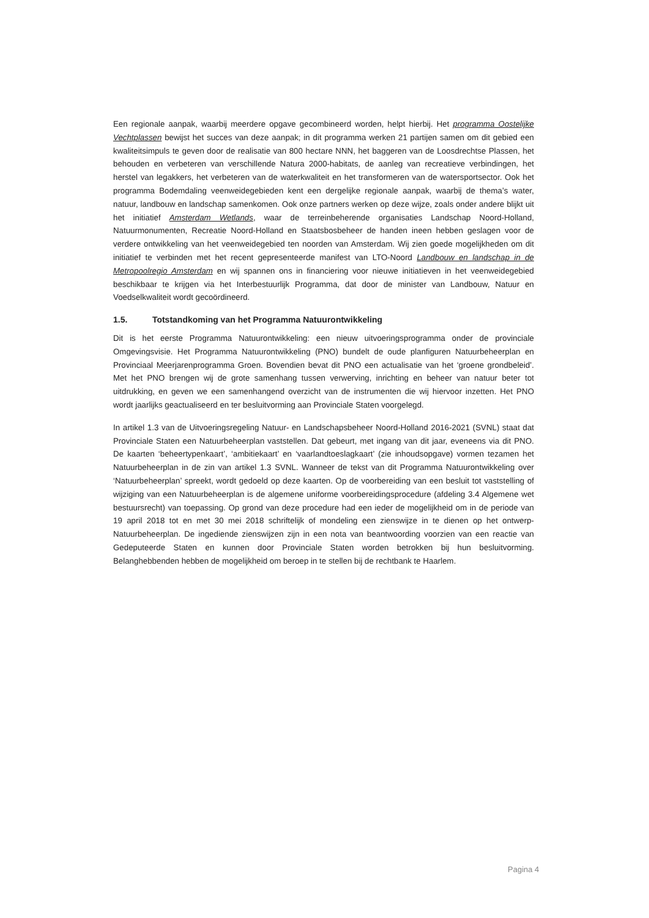Een regionale aanpak, waarbij meerdere opgave gecombineerd worden, helpt hierbij. Het programma Oostelijke Vechtplassen bewijst het succes van deze aanpak; in dit programma werken 21 partijen samen om dit gebied een kwaliteitsimpuls te geven door de realisatie van 800 hectare NNN, het baggeren van de Loosdrechtse Plassen, het behouden en verbeteren van verschillende Natura 2000-habitats, de aanleg van recreatieve verbindingen, het herstel van legakkers, het verbeteren van de waterkwaliteit en het transformeren van de watersportsector. Ook het programma Bodemdaling veenweidegebieden kent een dergelijke regionale aanpak, waarbij de thema’s water, natuur, landbouw en landschap samenkomen. Ook onze partners werken op deze wijze, zoals onder andere blijkt uit het initiatief Amsterdam Wetlands, waar de terreinbeherende organisaties Landschap Noord-Holland, Natuurmonumenten, Recreatie Noord-Holland en Staatsbosbeheer de handen ineen hebben geslagen voor de verdere ontwikkeling van het veenweidegebied ten noorden van Amsterdam. Wij zien goede mogelijkheden om dit initiatief te verbinden met het recent gepresenteerde manifest van LTO-Noord Landbouw en landschap in de Metropoolregio Amsterdam en wij spannen ons in financiering voor nieuwe initiatieven in het veenweidegebied beschikbaar te krijgen via het Interbestuurlijk Programma, dat door de minister van Landbouw, Natuur en Voedselkwaliteit wordt gecoördineerd.
1.5. Totstandkoming van het Programma Natuurontwikkeling
Dit is het eerste Programma Natuurontwikkeling: een nieuw uitvoeringsprogramma onder de provinciale Omgevingsvisie. Het Programma Natuurontwikkeling (PNO) bundelt de oude planfiguren Natuurbeheerplan en Provinciaal Meerjarenprogramma Groen. Bovendien bevat dit PNO een actualisatie van het ‘groene grondbeleid’. Met het PNO brengen wij de grote samenhang tussen verwerving, inrichting en beheer van natuur beter tot uitdrukking, en geven we een samenhangend overzicht van de instrumenten die wij hiervoor inzetten. Het PNO wordt jaarlijks geactualiseerd en ter besluitvorming aan Provinciale Staten voorgelegd.
In artikel 1.3 van de Uitvoeringsregeling Natuur- en Landschapsbeheer Noord-Holland 2016-2021 (SVNL) staat dat Provinciale Staten een Natuurbeheerplan vaststellen. Dat gebeurt, met ingang van dit jaar, eveneens via dit PNO. De kaarten ‘beheertypenkaart’, ‘ambitiekaart’ en ‘vaarlandtoeslagkaart’ (zie inhoudsopgave) vormen tezamen het Natuurbeheerplan in de zin van artikel 1.3 SVNL. Wanneer de tekst van dit Programma Natuurontwikkeling over ‘Natuurbeheerplan’ spreekt, wordt gedoeld op deze kaarten. Op de voorbereiding van een besluit tot vaststelling of wijziging van een Natuurbeheerplan is de algemene uniforme voorbereidingsprocedure (afdeling 3.4 Algemene wet bestuursrecht) van toepassing. Op grond van deze procedure had een ieder de mogelijkheid om in de periode van 19 april 2018 tot en met 30 mei 2018 schriftelijk of mondeling een zienswijze in te dienen op het ontwerp-Natuurbeheerplan. De ingediende zienswijzen zijn in een nota van beantwoording voorzien van een reactie van Gedeputeerde Staten en kunnen door Provinciale Staten worden betrokken bij hun besluitvorming. Belanghebbenden hebben de mogelijkheid om beroep in te stellen bij de rechtbank te Haarlem.
Pagina 4